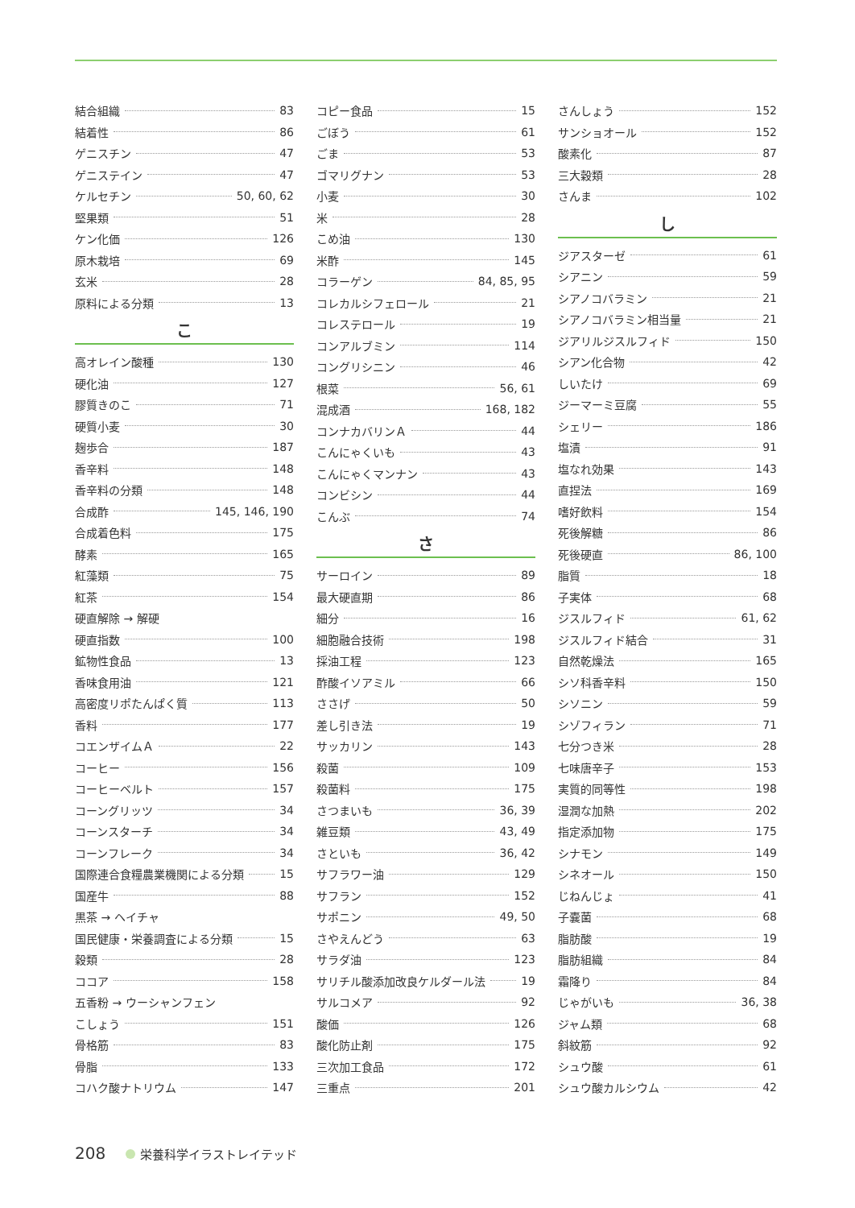結合組織 83
結着性 86
ゲニスチン 47
ゲニステイン 47
ケルセチン 50, 60, 62
堅果類 51
ケン化価 126
原木栽培 69
玄米 28
原料による分類 13
こ
高オレイン酸種 130
硬化油 127
膠質きのこ 71
硬質小麦 30
麹歩合 187
香辛料 148
香辛料の分類 148
合成酢 145, 146, 190
合成着色料 175
酵素 165
紅藻類 75
紅茶 154
硬直解除 → 解硬
硬直指数 100
鉱物性食品 13
香味食用油 121
高密度リポたんぱく質 113
香料 177
コエンザイムＡ 22
コーヒー 156
コーヒーベルト 157
コーングリッツ 34
コーンスターチ 34
コーンフレーク 34
国際連合食糧農業機関による分類 15
国産牛 88
黒茶 → ヘイチャ
国民健康・栄養調査による分類 15
穀類 28
ココア 158
五香粉 → ウーシャンフェン
こしょう 151
骨格筋 83
骨脂 133
コハク酸ナトリウム 147
コピー食品 15
ごぼう 61
ごま 53
ゴマリグナン 53
小麦 30
米 28
こめ油 130
米酢 145
コラーゲン 84, 85, 95
コレカルシフェロール 21
コレステロール 19
コンアルブミン 114
コングリシニン 46
根菜 56, 61
混成酒 168, 182
コンナカバリンＡ 44
こんにゃくいも 43
こんにゃくマンナン 43
コンビシン 44
こんぶ 74
さ
サーロイン 89
最大硬直期 86
細分 16
細胞融合技術 198
採油工程 123
酢酸イソアミル 66
ささげ 50
差し引き法 19
サッカリン 143
殺菌 109
殺菌料 175
さつまいも 36, 39
雑豆類 43, 49
さといも 36, 42
サフラワー油 129
サフラン 152
サポニン 49, 50
さやえんどう 63
サラダ油 123
サリチル酸添加改良ケルダール法 19
サルコメア 92
酸価 126
酸化防止剤 175
三次加工食品 172
三重点 201
さんしょう 152
サンショオール 152
酸素化 87
三大穀類 28
さんま 102
し
ジアスターゼ 61
シアニン 59
シアノコバラミン 21
シアノコバラミン相当量 21
ジアリルジスルフィド 150
シアン化合物 42
しいたけ 69
ジーマーミ豆腐 55
シェリー 186
塩漬 91
塩なれ効果 143
直捏法 169
嗜好飲料 154
死後解糖 86
死後硬直 86, 100
脂質 18
子実体 68
ジスルフィド 61, 62
ジスルフィド結合 31
自然乾燥法 165
シソ科香辛料 150
シソニン 59
シゾフィラン 71
七分つき米 28
七味唐辛子 153
実質的同等性 198
湿潤な加熱 202
指定添加物 175
シナモン 149
シネオール 150
じねんじょ 41
子嚢菌 68
脂肪酸 19
脂肪組織 84
霜降り 84
じゃがいも 36, 38
ジャム類 68
斜紋筋 92
シュウ酸 61
シュウ酸カルシウム 42
208 栄養科学イラストレイテッド